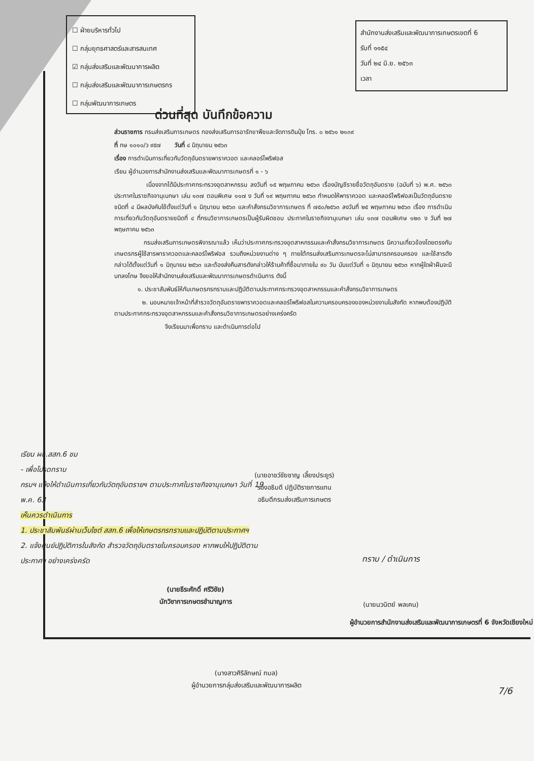☐ ฝ่ายบริหารทั่วไป
☐ กลุ่มยุทธศาสตร์และสารสนเทศ
☑ กลุ่มส่งเสริมและพัฒนาการผลิต
☐ กลุ่มส่งเสริมและพัฒนาการเกษตรกร
☐ กลุ่มพัฒนาการเกษตร
สำนักงานส่งเสริมและพัฒนาการเกษตรเขตที่ 6
รับที่ ๑๑๕๔
วันที่ ๒๔ มิ.ย. ๒๕๖๓
เวลา
ด่วนที่สุด บันทึกข้อความ
ส่วนราชการ กรมส่งเสริมการเกษตร กองส่งเสริมการอารักขาพืชและจัดการดินปุ๋ย โทร. ๐ ๒๕๖๑ ๒๑๓๙
ที่ กษ ๑๐๑๐/ว ๙๕๗ วันที่ ๔ มิถุนายน ๒๕๖๓
เรื่อง การดำเนินการเกี่ยวกับวัตถุอันตรายพาราควอต และคลอร์ไพริฟอส
เรียน ผู้อำนวยการสำนักงานส่งเสริมและพัฒนาการเกษตรที่ ๑ - ๖
เนื่องจากได้มีประกาศกระทรวงอุตสาหกรรม ลงวันที่ ๑๕ พฤษภาคม ๒๕๖๓ เรื่องบัญชีรายชื่อวัตถุอันตราย (ฉบับที่ ๖) พ.ศ. ๒๕๖๓ ประกาศในราชกิจจานุเบกษา เล่ม ๑๓๗ ตอนพิเศษ ๑๑๗ ง วันที่ ๑๙ พฤษภาคม ๒๕๖๓ กำหนดให้พาราควอต และคลอร์ไพริฟอสเป็นวัตถุอันตรายชนิดที่ ๔ มีผลบังคับใช้ตั้งแต่วันที่ ๑ มิถุนายน ๒๕๖๓ และคำสั่งกรมวิชาการเกษตร ที่ ๗๕๐/๒๕๖๓ ลงวันที่ ๒๕ พฤษภาคม ๒๕๖๓ เรื่อง การดำเนินการเกี่ยวกับวัตถุอันตรายชนิดที่ ๔ ที่กรมวิชาการเกษตรเป็นผู้รับผิดชอบ ประกาศในราชกิจจานุเบกษา เล่ม ๑๓๗ ตอนพิเศษ ๑๒๓ ง วันที่ ๒๗ พฤษภาคม ๒๕๖๓
กรมส่งเสริมการเกษตรพิจารณาแล้ว เห็นว่าประกาศกระทรวงอุตสาหกรรมและคำสั่งกรมวิชาการเกษตร มีความเกี่ยวข้องโดยตรงกับเกษตรกรผู้ใช้สารพาราควอตและคลอร์ไพริฟอส รวมถึงหน่วยงานต่าง ๆ ภายใต้กรมส่งเสริมการเกษตรจะไม่สามารถครอบครอง และใช้สารดังกล่าวได้ตั้งแต่วันที่ ๑ มิถุนายน ๒๕๖๓ และต้องส่งคืนสารดังกล่าวให้ร้านค้าที่ซื้อมาภายใน ๙๐ วัน นับแต่วันที่ ๑ มิถุนายน ๒๕๖๓ หากผู้ใดฝ่าฝืนจะมีบทลงโทษ จึงขอให้สำนักงานส่งเสริมและพัฒนาการเกษตรดำเนินการ ดังนี้
๑. ประชาสัมพันธ์ให้กับเกษตรกรทราบและปฏิบัติตามประกาศกระทรวงอุตสาหกรรมและคำสั่งกรมวิชาการเกษตร
๒. มอบหมายเจ้าหน้าที่สำรวจวัตถุอันตรายพาราควอตและคลอร์ไพริฟอสในความครอบครองของหน่วยงานในสังกัด หากพบต้องปฏิบัติตามประกาศกระทรวงอุตสาหกรรมและคำสั่งกรมวิชาการเกษตรอย่างเคร่งครัด
จึงเรียนมาเพื่อทราบ และดำเนินการต่อไป
(นายอาชว์ชัยชาญ เลี้ยงประยูร)
รองอธิบดี ปฏิบัติราชการแทน
อธิบดีกรมส่งเสริมการเกษตร
เรียน ผอ.สสก.6 ชม
- เพื่อโปรดทราบ
กรมฯ แจ้งให้ดำเนินการเกี่ยวกับวัตถุอันตรายฯ ตามประกาศในราชกิจจานุเบกษา วันที่ 19 พ.ค. 63
เห็นควรดำเนินการ
1. ประชาสัมพันธ์ผ่านเว็บไซต์ สสก.6 เพื่อให้เกษตรกรทราบและปฏิบัติตามประกาศฯ
2. แจ้งศูนย์ปฏิบัติการในสังกัด สำรวจวัตถุอันตรายในครอบครอง หากพบให้ปฏิบัติตามประกาศฯ อย่างเคร่งครัด
(นายธีระศักดิ์ ศรีวิชัย)
นักวิชาการเกษตรชำนาญการ
ทราบ / ดำเนินการ
(นายนวนิตย์ พลเคน)
ผู้อำนวยการสำนักงานส่งเสริมและพัฒนาการเกษตรที่ 6 จังหวัดเชียงใหม่
(นางสาวศิริลักษณ์ กมล)
ผู้อำนวยการกลุ่มส่งเสริมและพัฒนาการผลิต
7/6